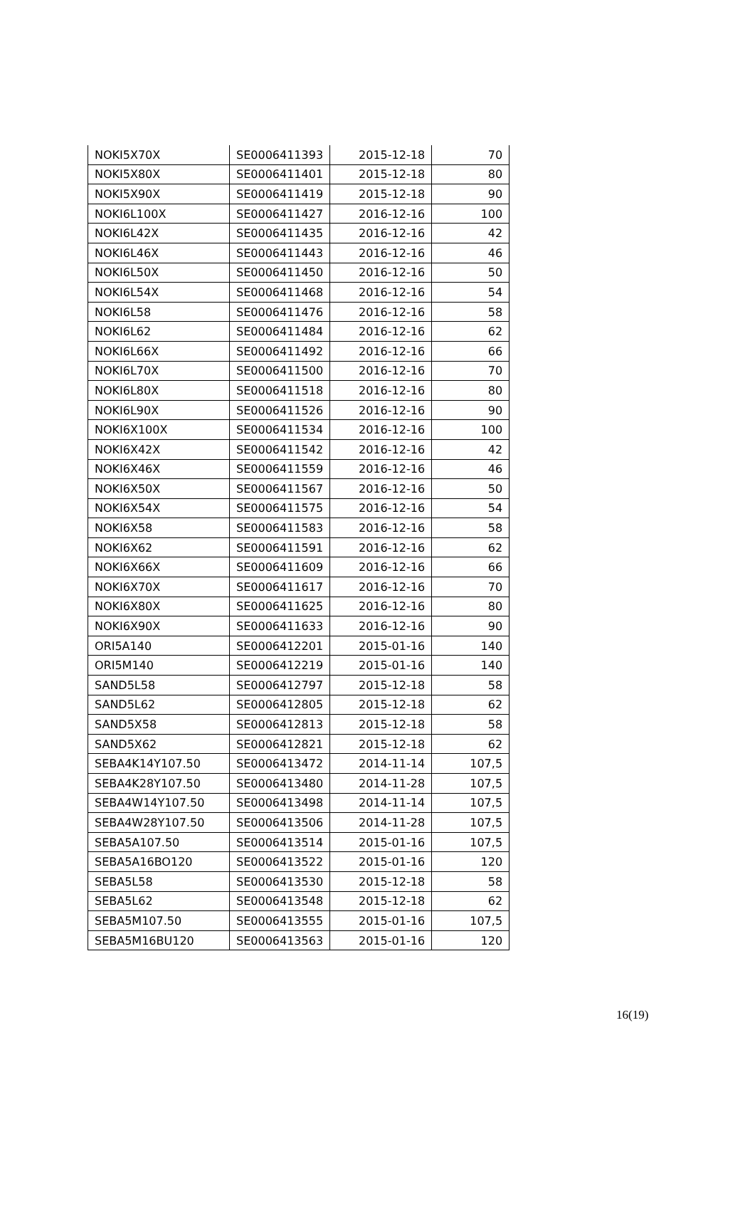| NOKI5X70X | SE0006411393 | 2015-12-18 | 70 |
| NOKI5X80X | SE0006411401 | 2015-12-18 | 80 |
| NOKI5X90X | SE0006411419 | 2015-12-18 | 90 |
| NOKI6L100X | SE0006411427 | 2016-12-16 | 100 |
| NOKI6L42X | SE0006411435 | 2016-12-16 | 42 |
| NOKI6L46X | SE0006411443 | 2016-12-16 | 46 |
| NOKI6L50X | SE0006411450 | 2016-12-16 | 50 |
| NOKI6L54X | SE0006411468 | 2016-12-16 | 54 |
| NOKI6L58 | SE0006411476 | 2016-12-16 | 58 |
| NOKI6L62 | SE0006411484 | 2016-12-16 | 62 |
| NOKI6L66X | SE0006411492 | 2016-12-16 | 66 |
| NOKI6L70X | SE0006411500 | 2016-12-16 | 70 |
| NOKI6L80X | SE0006411518 | 2016-12-16 | 80 |
| NOKI6L90X | SE0006411526 | 2016-12-16 | 90 |
| NOKI6X100X | SE0006411534 | 2016-12-16 | 100 |
| NOKI6X42X | SE0006411542 | 2016-12-16 | 42 |
| NOKI6X46X | SE0006411559 | 2016-12-16 | 46 |
| NOKI6X50X | SE0006411567 | 2016-12-16 | 50 |
| NOKI6X54X | SE0006411575 | 2016-12-16 | 54 |
| NOKI6X58 | SE0006411583 | 2016-12-16 | 58 |
| NOKI6X62 | SE0006411591 | 2016-12-16 | 62 |
| NOKI6X66X | SE0006411609 | 2016-12-16 | 66 |
| NOKI6X70X | SE0006411617 | 2016-12-16 | 70 |
| NOKI6X80X | SE0006411625 | 2016-12-16 | 80 |
| NOKI6X90X | SE0006411633 | 2016-12-16 | 90 |
| ORI5A140 | SE0006412201 | 2015-01-16 | 140 |
| ORI5M140 | SE0006412219 | 2015-01-16 | 140 |
| SAND5L58 | SE0006412797 | 2015-12-18 | 58 |
| SAND5L62 | SE0006412805 | 2015-12-18 | 62 |
| SAND5X58 | SE0006412813 | 2015-12-18 | 58 |
| SAND5X62 | SE0006412821 | 2015-12-18 | 62 |
| SEBA4K14Y107.50 | SE0006413472 | 2014-11-14 | 107,5 |
| SEBA4K28Y107.50 | SE0006413480 | 2014-11-28 | 107,5 |
| SEBA4W14Y107.50 | SE0006413498 | 2014-11-14 | 107,5 |
| SEBA4W28Y107.50 | SE0006413506 | 2014-11-28 | 107,5 |
| SEBA5A107.50 | SE0006413514 | 2015-01-16 | 107,5 |
| SEBA5A16BO120 | SE0006413522 | 2015-01-16 | 120 |
| SEBA5L58 | SE0006413530 | 2015-12-18 | 58 |
| SEBA5L62 | SE0006413548 | 2015-12-18 | 62 |
| SEBA5M107.50 | SE0006413555 | 2015-01-16 | 107,5 |
| SEBA5M16BU120 | SE0006413563 | 2015-01-16 | 120 |
16(19)